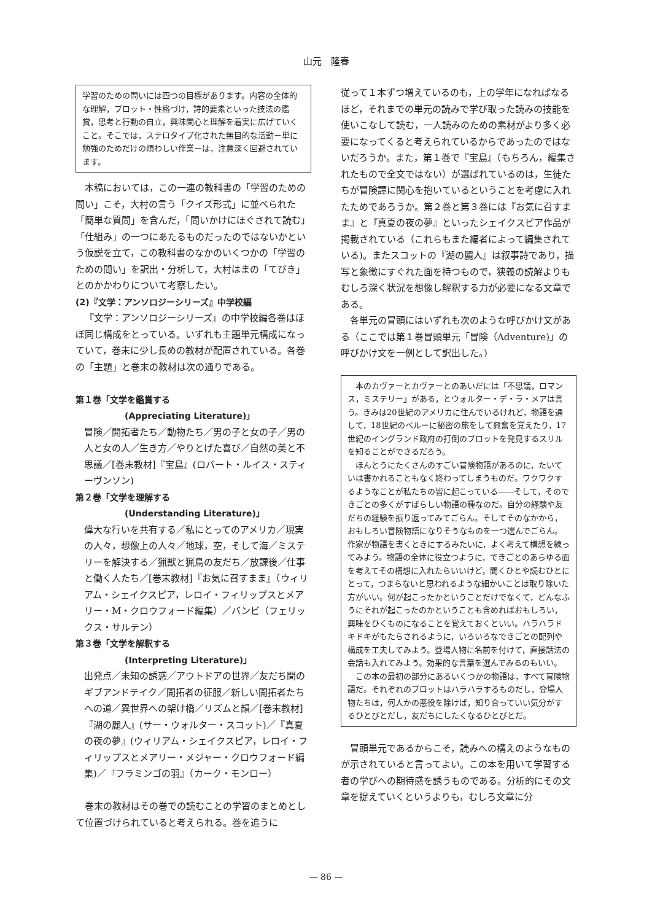山元　隆春
学習のための問いには四つの目標があります。内容の全体的な理解，プロット・性格づけ，詩的要素といった技法の鑑賞，思考と行動の自立，興味関心と理解を着実に広げていくこと。そこでは，ステロタイプ化された無目的な活動－単に勉強のためだけの煩わしい作業－は，注意深く回避されています。
本稿においては，この一連の教科書の「学習のための問い」こそ，大村の言う「クイズ形式」に並べられた「簡単な質問」を含んだ，「問いかけにほぐされて読む」「仕組み」の一つにあたるものだったのではないかという仮説を立て，この教科書のなかのいくつかの「学習のための問い」を訳出・分析して，大村はまの「てびき」とのかかわりについて考察したい。
(2)『文学：アンソロジーシリーズ』中学校編
『文学：アンソロジーシリーズ』の中学校編各巻はほぼ同じ構成をとっている。いずれも主題単元構成になっていて，巻末に少し長めの教材が配置されている。各巻の「主題」と巻末の教材は次の通りである。
第１巻「文学を鑑賞する
(Appreciating Literature)」
冒険／開拓者たち／動物たち／男の子と女の子／男の人と女の人／生き方／やりとげた喜び／自然の美と不思議／[巻末教材]『宝島』(ロバート・ルイス・スティーヴンソン)
第２巻「文学を理解する
(Understanding Literature)」
偉大な行いを共有する／私にとってのアメリカ／現実の人々，想像上の人々／地球，空，そして海／ミステリーを解決する／猟獣と猟鳥の友だち／放課後／仕事と働く人たち／[巻末教材]『お気に召すまま』（ウィリアム・シェイクスピア，レロイ・フィリップスとメアリー・M・クロウフォード編集）／バンビ（フェリックス・サルテン）
第３巻「文学を解釈する
(Interpreting Literature)」
出発点／未知の誘惑／アウトドアの世界／友だち間のギブアンドテイク／開拓者の征服／新しい開拓者たちへの道／異世界への架け橋／リズムと韻／[巻末教材]『湖の麗人』(サー・ウォルター・スコット)／『真夏の夜の夢』(ウィリアム・シェイクスピア，レロイ・フィリップスとメアリー・メジャー・クロウフォード編集)／『フラミンゴの羽』（カーク・モンロー）
巻末の教材はその巻での読むことの学習のまとめとして位置づけられていると考えられる。巻を追うに
従って１本ずつ増えているのも，上の学年になればなるほど，それまでの単元の読みで学び取った読みの技能を使いこなして読む，一人読みのための素材がより多く必要になってくると考えられているからであったのではないだろうか。また，第１巻で『宝島』（もちろん，編集されたもので全文ではない）が選ばれているのは，生徒たちが冒険譚に関心を抱いているということを考慮に入れたためであろうか。第２巻と第３巻には『お気に召すまま』と『真夏の夜の夢』といったシェイクスピア作品が掲載されている（これらもまた編者によって編集されている)。またスコットの『湖の麗人』は叙事詩であり，描写と象徴にすぐれた面を持つもので，狭義の読解よりもむしろ深く状況を想像し解釈する力が必要になる文章である。
各単元の冒頭にはいずれも次のような呼びかけ文がある（ここでは第１巻冒頭単元「冒険（Adventure)」の呼びかけ文を一例として訳出した。)
本のカヴァーとカヴァーとのあいだには「不思議，ロマンス，ミステリー」がある，とウォルター・デ・ラ・メアは言う。きみは20世紀のアメリカに住んでいるけれど，物語を通して，18世紀のペルーに秘密の旅をして興奮を覚えたり，17世紀のイングランド政府の打倒のプロットを発見するスリルを知ることができるだろう。
ほんとうにたくさんのすごい冒険物語があるのに，たいていは書かれることもなく終わってしまうものだ。ワクワクするようなことが私たちの皆に起こっている――そして，そのできごとの多くがすばらしい物語の種なのだ。自分の経験や友だちの経験を振り返ってみてごらん。そしてそのなかから，おもしろい冒険物語になりそうなものを一つ選んでごらん。作家が物語を書くときにするみたいに，よく考えて構想を練ってみよう。物語の全体に役立つように，できごとのあらゆる面を考えてその構想に入れたらいいけど，聞くひとや読むひとにとって，つまらないと思われるような細かいことは取り除いた方がいい。何が起こったかということだけでなくて，どんなふうにそれが起こったのかということも含めればおもしろい，興味をひくものになることを覚えておくといい。ハラハラドキドキがもたらされるように，いろいろなできごとの配列や構成を工夫してみよう。登場人物に名前を付けて，直接話法の会話も入れてみよう。効果的な言葉を選んでみるのもいい。
この本の最初の部分にあるいくつかの物語は，すべて冒険物語だ。それぞれのプロットはハラハラするものだし，登場人物たちは，何人かの悪役を除けば，知り合っていい気分がするひとびとだし，友だちにしたくなるひとびとだ。
冒頭単元であるからこそ，読みへの構えのようなものが示されていると言ってよい。この本を用いて学習する者の学びへの期待感を誘うものである。分析的にその文章を捉えていくというよりも，むしろ文章に分
— 86 —